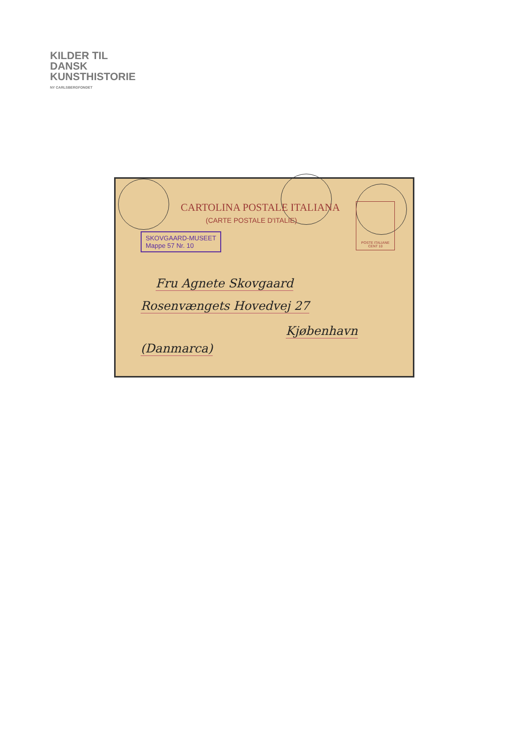KILDER TIL
DANSK
KUNSTHISTORIE
NY CARLSBERGFONDET
CARTOLINA POSTALE ITALIANA
(CARTE POSTALE D'ITALIE)
POSTE ITALIANE
CENT 10
SKOVGAARD-MUSEET
Mappe 57 Nr. 10
Fru Agnete Skovgaard
Rosenvængets Hovedvej 27
Kjøbenhavn
(Danmarca)